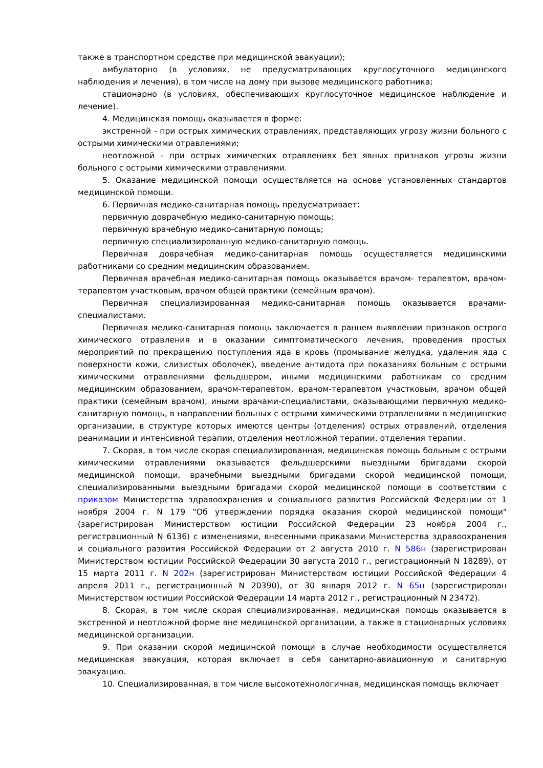также в транспортном средстве при медицинской эвакуации);
амбулаторно (в условиях, не предусматривающих круглосуточного медицинского наблюдения и лечения), в том числе на дому при вызове медицинского работника;
стационарно (в условиях, обеспечивающих круглосуточное медицинское наблюдение и лечение).
4. Медицинская помощь оказывается в форме:
экстренной - при острых химических отравлениях, представляющих угрозу жизни больного с острыми химическими отравлениями;
неотложной - при острых химических отравлениях без явных признаков угрозы жизни больного с острыми химическими отравлениями.
5. Оказание медицинской помощи осуществляется на основе установленных стандартов медицинской помощи.
6. Первичная медико-санитарная помощь предусматривает:
первичную доврачебную медико-санитарную помощь;
первичную врачебную медико-санитарную помощь;
первичную специализированную медико-санитарную помощь.
Первичная доврачебная медико-санитарная помощь осуществляется медицинскими работниками со средним медицинским образованием.
Первичная врачебная медико-санитарная помощь оказывается врачом- терапевтом, врачом-терапевтом участковым, врачом общей практики (семейным врачом).
Первичная специализированная медико-санитарная помощь оказывается врачами-специалистами.
Первичная медико-санитарная помощь заключается в раннем выявлении признаков острого химического отравления и в оказании симптоматического лечения, проведения простых мероприятий по прекращению поступления яда в кровь (промывание желудка, удаления яда с поверхности кожи, слизистых оболочек), введение антидота при показаниях больным с острыми химическими отравлениями фельдшером, иными медицинскими работникам со средним медицинским образованием, врачом-терапевтом, врачом-терапевтом участковым, врачом общей практики (семейным врачом), иными врачами-специалистами, оказывающими первичную медико-санитарную помощь, в направлении больных с острыми химическими отравлениями в медицинские организации, в структуре которых имеются центры (отделения) острых отравлений, отделения реанимации и интенсивной терапии, отделения неотложной терапии, отделения терапии.
7. Скорая, в том числе скорая специализированная, медицинская помощь больным с острыми химическими отравлениями оказывается фельдшерскими выездными бригадами скорой медицинской помощи, врачебными выездными бригадами скорой медицинской помощи, специализированными выездными бригадами скорой медицинской помощи в соответствии с приказом Министерства здравоохранения и социального развития Российской Федерации от 1 ноября 2004 г. N 179 "Об утверждении порядка оказания скорой медицинской помощи" (зарегистрирован Министерством юстиции Российской Федерации 23 ноября 2004 г., регистрационный N 6136) с изменениями, внесенными приказами Министерства здравоохранения и социального развития Российской Федерации от 2 августа 2010 г. N 586н (зарегистрирован Министерством юстиции Российской Федерации 30 августа 2010 г., регистрационный N 18289), от 15 марта 2011 г. N 202н (зарегистрирован Министерством юстиции Российской Федерации 4 апреля 2011 г., регистрационный N 20390), от 30 января 2012 г. N 65н (зарегистрирован Министерством юстиции Российской Федерации 14 марта 2012 г., регистрационный N 23472).
8. Скорая, в том числе скорая специализированная, медицинская помощь оказывается в экстренной и неотложной форме вне медицинской организации, а также в стационарных условиях медицинской организации.
9. При оказании скорой медицинской помощи в случае необходимости осуществляется медицинская эвакуация, которая включает в себя санитарно-авиационную и санитарную эвакуацию.
10. Специализированная, в том числе высокотехнологичная, медицинская помощь включает